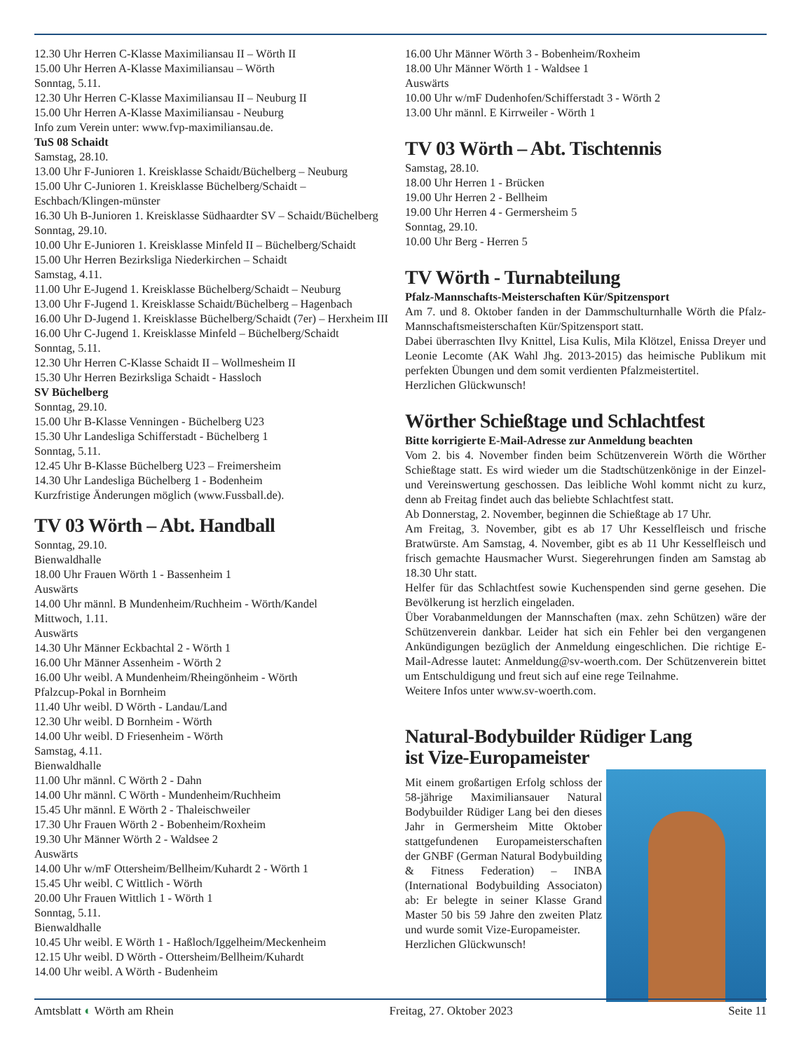12.30 Uhr Herren C-Klasse Maximiliansau II – Wörth II
15.00 Uhr Herren A-Klasse Maximiliansau – Wörth
Sonntag, 5.11.
12.30 Uhr Herren C-Klasse Maximiliansau II – Neuburg II
15.00 Uhr Herren A-Klasse Maximiliansau - Neuburg
Info zum Verein unter: www.fvp-maximiliansau.de.
TuS 08 Schaidt
Samstag, 28.10.
13.00 Uhr F-Junioren 1. Kreisklasse Schaidt/Büchelberg – Neuburg
15.00 Uhr C-Junioren 1. Kreisklasse Büchelberg/Schaidt – Eschbach/Klingen-münster
16.30 Uh B-Junioren 1. Kreisklasse Südhaardter SV – Schaidt/Büchelberg
Sonntag, 29.10.
10.00 Uhr E-Junioren 1. Kreisklasse Minfeld II – Büchelberg/Schaidt
15.00 Uhr Herren Bezirksliga Niederkirchen – Schaidt
Samstag, 4.11.
11.00 Uhr E-Jugend 1. Kreisklasse Büchelberg/Schaidt – Neuburg
13.00 Uhr F-Jugend 1. Kreisklasse Schaidt/Büchelberg – Hagenbach
16.00 Uhr D-Jugend 1. Kreisklasse Büchelberg/Schaidt (7er) – Herxheim III
16.00 Uhr C-Jugend 1. Kreisklasse Minfeld – Büchelberg/Schaidt
Sonntag, 5.11.
12.30 Uhr Herren C-Klasse Schaidt II – Wollmesheim II
15.30 Uhr Herren Bezirksliga Schaidt - Hassloch
SV Büchelberg
Sonntag, 29.10.
15.00 Uhr B-Klasse Venningen - Büchelberg U23
15.30 Uhr Landesliga Schifferstadt - Büchelberg 1
Sonntag, 5.11.
12.45 Uhr B-Klasse Büchelberg U23 – Freimersheim
14.30 Uhr Landesliga Büchelberg 1 - Bodenheim
Kurzfristige Änderungen möglich (www.Fussball.de).
TV 03 Wörth – Abt. Handball
Sonntag, 29.10.
Bienwaldhalle
18.00 Uhr Frauen Wörth 1 - Bassenheim 1
Auswärts
14.00 Uhr männl. B Mundenheim/Ruchheim - Wörth/Kandel
Mittwoch, 1.11.
Auswärts
14.30 Uhr Männer Eckbachtal 2 - Wörth 1
16.00 Uhr Männer Assenheim - Wörth 2
16.00 Uhr weibl. A Mundenheim/Rheingönheim - Wörth
Pfalzcup-Pokal in Bornheim
11.40 Uhr weibl. D Wörth - Landau/Land
12.30 Uhr weibl. D Bornheim - Wörth
14.00 Uhr weibl. D Friesenheim - Wörth
Samstag, 4.11.
Bienwaldhalle
11.00 Uhr männl. C Wörth 2 - Dahn
14.00 Uhr männl. C Wörth - Mundenheim/Ruchheim
15.45 Uhr männl. E Wörth 2 - Thaleischweiler
17.30 Uhr Frauen Wörth 2 - Bobenheim/Roxheim
19.30 Uhr Männer Wörth 2 - Waldsee 2
Auswärts
14.00 Uhr w/mF Ottersheim/Bellheim/Kuhardt 2 - Wörth 1
15.45 Uhr weibl. C Wittlich - Wörth
20.00 Uhr Frauen Wittlich 1 - Wörth 1
Sonntag, 5.11.
Bienwaldhalle
10.45 Uhr weibl. E Wörth 1 - Haßloch/Iggelheim/Meckenheim
12.15 Uhr weibl. D Wörth - Ottersheim/Bellheim/Kuhardt
14.00 Uhr weibl. A Wörth - Budenheim
16.00 Uhr Männer Wörth 3 - Bobenheim/Roxheim
18.00 Uhr Männer Wörth 1 - Waldsee 1
Auswärts
10.00 Uhr w/mF Dudenhofen/Schifferstadt 3 - Wörth 2
13.00 Uhr männl. E Kirrweiler - Wörth 1
TV 03 Wörth – Abt. Tischtennis
Samstag, 28.10.
18.00 Uhr Herren 1 - Brücken
19.00 Uhr Herren 2 - Bellheim
19.00 Uhr Herren 4 - Germersheim 5
Sonntag, 29.10.
10.00 Uhr Berg - Herren 5
TV Wörth - Turnabteilung
Pfalz-Mannschafts-Meisterschaften Kür/Spitzensport
Am 7. und 8. Oktober fanden in der Dammschulturnhalle Wörth die Pfalz-Mannschaftsmeisterschaften Kür/Spitzensport statt.
Dabei überraschten Ilvy Knittel, Lisa Kulis, Mila Klötzel, Enissa Dreyer und Leonie Lecomte (AK Wahl Jhg. 2013-2015) das heimische Publikum mit perfekten Übungen und dem somit verdienten Pfalzmeistertitel.
Herzlichen Glückwunsch!
Wörther Schießtage und Schlachtfest
Bitte korrigierte E-Mail-Adresse zur Anmeldung beachten
Vom 2. bis 4. November finden beim Schützenverein Wörth die Wörther Schießtage statt. Es wird wieder um die Stadtschützenkönige in der Einzel- und Vereinswertung geschossen. Das leibliche Wohl kommt nicht zu kurz, denn ab Freitag findet auch das beliebte Schlachtfest statt.
Ab Donnerstag, 2. November, beginnen die Schießtage ab 17 Uhr.
Am Freitag, 3. November, gibt es ab 17 Uhr Kesselfleisch und frische Bratwürste. Am Samstag, 4. November, gibt es ab 11 Uhr Kesselfleisch und frisch gemachte Hausmacher Wurst. Siegerehrungen finden am Samstag ab 18.30 Uhr statt.
Helfer für das Schlachtfest sowie Kuchenspenden sind gerne gesehen. Die Bevölkerung ist herzlich eingeladen.
Über Vorabanmeldungen der Mannschaften (max. zehn Schützen) wäre der Schützenverein dankbar. Leider hat sich ein Fehler bei den vergangenen Ankündigungen bezüglich der Anmeldung eingeschlichen. Die richtige E-Mail-Adresse lautet: Anmeldung@sv-woerth.com. Der Schützenverein bittet um Entschuldigung und freut sich auf eine rege Teilnahme.
Weitere Infos unter www.sv-woerth.com.
Natural-Bodybuilder Rüdiger Lang
ist Vize-Europameister
Mit einem großartigen Erfolg schloss der 58-jährige Maximiliansauer Natural Bodybuilder Rüdiger Lang bei den dieses Jahr in Germersheim Mitte Oktober stattgefundenen Europameisterschaften der GNBF (German Natural Bodybuilding & Fitness Federation) – INBA (International Bodybuilding Associaton) ab: Er belegte in seiner Klasse Grand Master 50 bis 59 Jahre den zweiten Platz und wurde somit Vize-Europameister.
Herzlichen Glückwunsch!
Amtsblatt ◐ Wörth am Rhein Freitag, 27. Oktober 2023 Seite 11